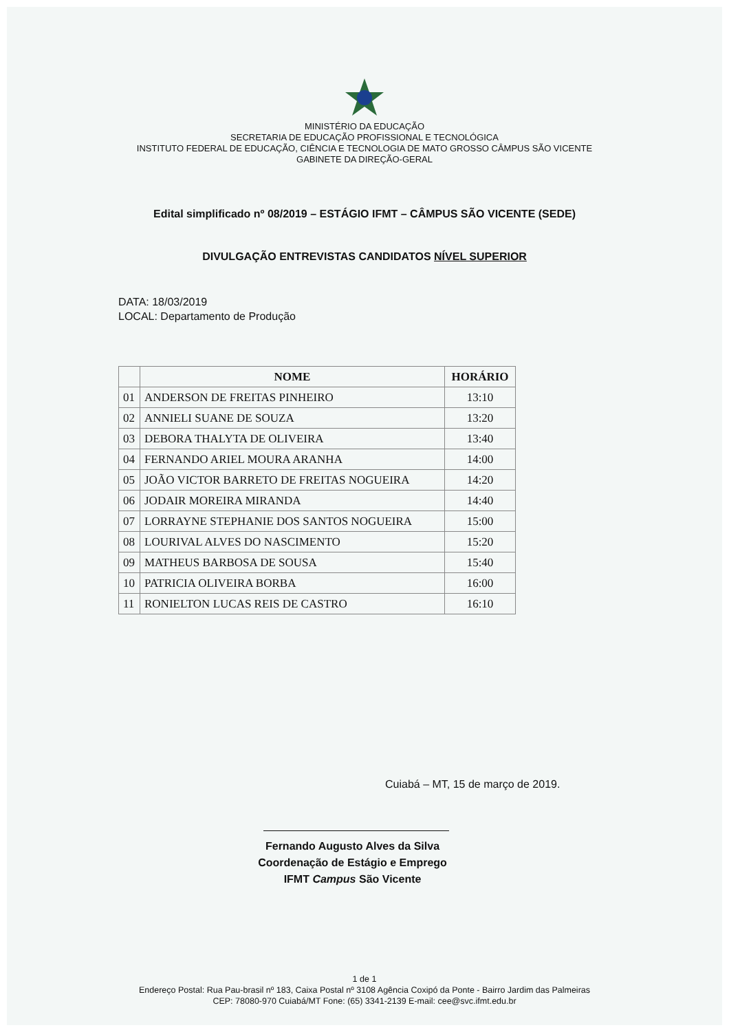MINISTÉRIO DA EDUCAÇÃO
SECRETARIA DE EDUCAÇÃO PROFISSIONAL E TECNOLÓGICA
INSTITUTO FEDERAL DE EDUCAÇÃO, CIÊNCIA E TECNOLOGIA DE MATO GROSSO CÂMPUS SÃO VICENTE
GABINETE DA DIREÇÃO-GERAL
Edital simplificado nº 08/2019 – ESTÁGIO IFMT – CÂMPUS SÃO VICENTE (SEDE)
DIVULGAÇÃO ENTREVISTAS CANDIDATOS NÍVEL SUPERIOR
DATA: 18/03/2019
LOCAL: Departamento de Produção
| | NOME | HORÁRIO |
| --- | --- | --- |
| 01 | ANDERSON DE FREITAS PINHEIRO | 13:10 |
| 02 | ANNIELI SUANE DE SOUZA | 13:20 |
| 03 | DEBORA THALYTA DE OLIVEIRA | 13:40 |
| 04 | FERNANDO ARIEL MOURA ARANHA | 14:00 |
| 05 | JOÃO VICTOR BARRETO DE FREITAS NOGUEIRA | 14:20 |
| 06 | JODAIR MOREIRA MIRANDA | 14:40 |
| 07 | LORRAYNE STEPHANIE DOS SANTOS NOGUEIRA | 15:00 |
| 08 | LOURIVAL ALVES DO NASCIMENTO | 15:20 |
| 09 | MATHEUS BARBOSA DE SOUSA | 15:40 |
| 10 | PATRICIA OLIVEIRA BORBA | 16:00 |
| 11 | RONIELTON LUCAS REIS DE CASTRO | 16:10 |
Cuiabá – MT, 15 de março de 2019.
Fernando Augusto Alves da Silva
Coordenação de Estágio e Emprego
IFMT Campus São Vicente
1 de 1
Endereço Postal: Rua Pau-brasil nº 183, Caixa Postal nº 3108 Agência Coxipó da Ponte - Bairro Jardim das Palmeiras
CEP: 78080-970 Cuiabá/MT Fone: (65) 3341-2139 E-mail: cee@svc.ifmt.edu.br